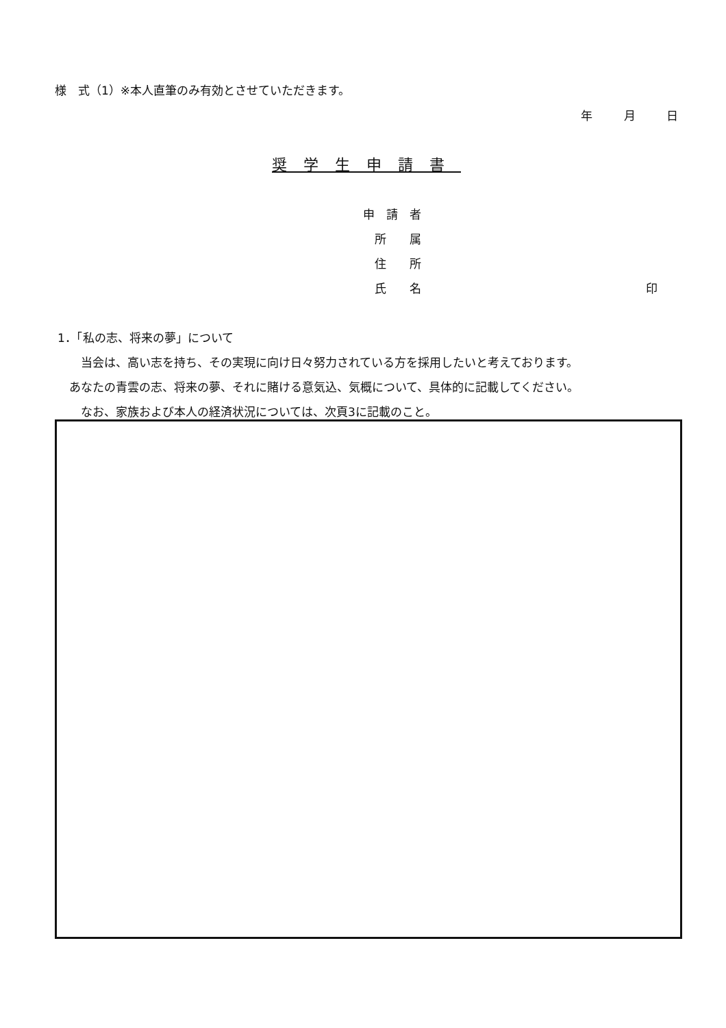様　式（1）※本人直筆のみ有効とさせていただきます。
年 月 日
奨学生申請書
申　請　者
　所　　属
　住　　所
　氏　　名 印
1．「私の志、将来の夢」について
　　当会は、高い志を持ち、その実現に向け日々努力されている方を採用したいと考えております。
　あなたの青雲の志、将来の夢、それに賭ける意気込、気概について、具体的に記載してください。
　　なお、家族および本人の経済状況については、次頁3に記載のこと。